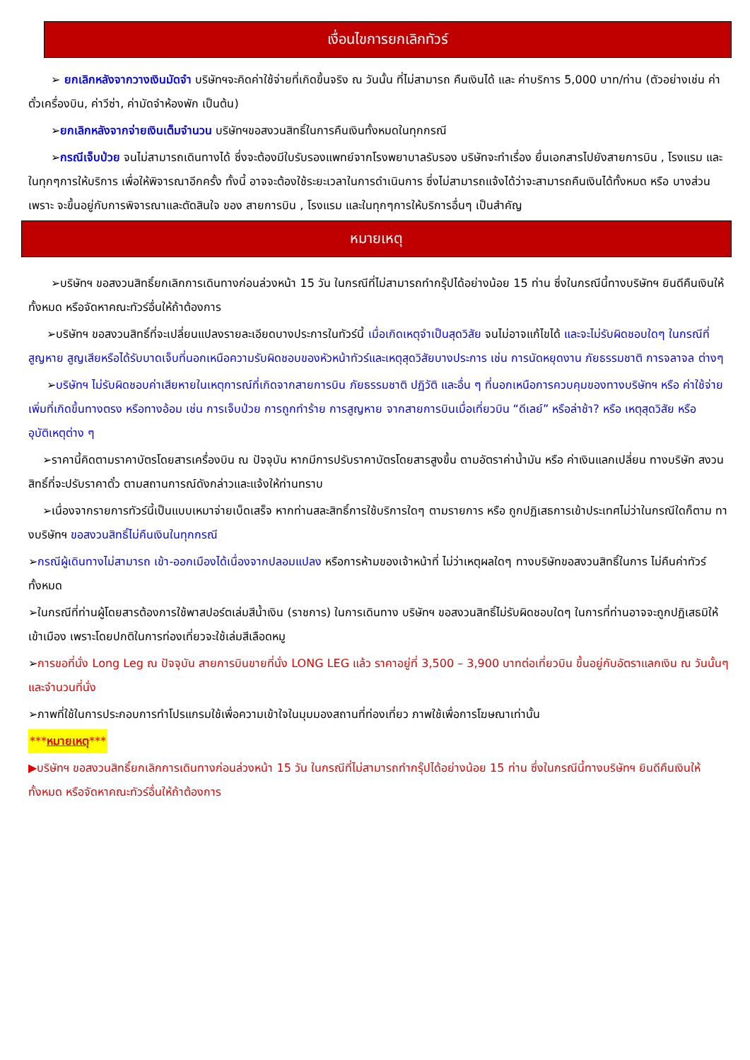เงื่อนไขการยกเลิกทัวร์
➢ ยกเลิกหลังจากวางเงินมัดจำ บริษัทฯจะคิดค่าใช้จ่ายที่เกิดขึ้นจริง ณ วันนั้น ที่ไม่สามารถ คืนเงินได้ และ ค่าบริการ 5,000 บาท/ท่าน (ตัวอย่างเช่น ค่าตั๋วเครื่องบิน, ค่าวีซ่า, ค่ามัดจำห้องพัก เป็นต้น)
➢ยกเลิกหลังจากจ่ายเงินเต็มจำนวน บริษัทฯขอสงวนสิทธิ์ในการคืนเงินทั้งหมดในทุกกรณี
➢กรณีเจ็บป่วย จนไม่สามารถเดินทางได้ ซึ่งจะต้องมีใบรับรองแพทย์จากโรงพยาบาลรับรอง บริษัทจะทำเรื่อง ยื่นเอกสารไปยังสายการบิน , โรงแรม และในทุกๆการให้บริการ เพื่อให้พิจารณาอีกครั้ง ทั้งนี้ อาจจะต้องใช้ระยะเวลาในการดำเนินการ ซึ่งไม่สามารถแจ้งได้ว่าจะสามารถคืนเงินได้ทั้งหมด หรือ บางส่วน เพราะ จะขึ้นอยู่กับการพิจารณาและตัดสินใจ ของ สายการบิน , โรงแรม และในทุกๆการให้บริการอื่นๆ เป็นสำคัญ
หมายเหตุ
➢บริษัทฯ ขอสงวนสิทธิ์ยกเลิกการเดินทางก่อนล่วงหน้า 15 วัน ในกรณีที่ไม่สามารถทำกรุ๊ปได้อย่างน้อย 15 ท่าน ซึ่งในกรณีนี้ทางบริษัทฯ ยินดีคืนเงินให้ทั้งหมด หรือจัดหาคณะทัวร์อื่นให้ถ้าต้องการ
➢บริษัทฯ ขอสงวนสิทธิ์ที่จะเปลี่ยนแปลงรายละเอียดบางประการในทัวร์นี้ เมื่อเกิดเหตุจำเป็นสุดวิสัย จนไม่อาจแก้ไขได้ และจะไม่รับผิดชอบใดๆ ในกรณีที่สูญหาย สูญเสียหรือได้รับบาดเจ็บที่นอกเหนือความรับผิดชอบของหัวหน้าทัวร์และเหตุสุดวิสัยบางประการ เช่น การนัดหยุดงาน ภัยธรรมชาติ การจลาจล ต่างๆ
➢บริษัทฯ ไม่รับผิดชอบค่าเสียหายในเหตุการณ์ที่เกิดจากสายการบิน ภัยธรรมชาติ ปฏิวัติ และอื่น ๆ ที่นอกเหนือการควบคุมของทางบริษัทฯ หรือ ค่าใช้จ่ายเพิ่มที่เกิดขึ้นทางตรง หรือทางอ้อม เช่น การเจ็บป่วย การถูกทำร้าย การสูญหาย จากสายการบินเมื่อเที่ยวบิน “ดีเลย์” หรือล่าช้า? หรือ เหตุสุดวิสัย หรืออุบัติเหตุต่าง ๆ
➢ราคานี้คิดตามราคาบัตรโดยสารเครื่องบิน ณ ปัจจุบัน หากมีการปรับราคาบัตรโดยสารสูงขึ้น ตามอัตราค่าน้ำมัน หรือ ค่าเงินแลกเปลี่ยน ทางบริษัท สงวนสิทธิ์ที่จะปรับราคาตั๋ว ตามสถานการณ์ดังกล่าวและแจ้งให้ท่านทราบ
➢เนื่องจากรายการทัวร์นี้เป็นแบบเหมาจ่ายเบ็ดเสร็จ หากท่านสละสิทธิ์การใช้บริการใดๆ ตามรายการ หรือ ถูกปฏิเสธการเข้าประเทศไม่ว่าในกรณีใดก็ตาม ทางบริษัทฯ ขอสงวนสิทธิ์ไม่คืนเงินในทุกกรณี
➢กรณีผู้เดินทางไม่สามารถ เข้า-ออกเมืองได้เนื่องจากปลอมแปลง หรือการห้ามของเจ้าหน้าที่ ไม่ว่าเหตุผลใดๆ ทางบริษัทขอสงวนสิทธิ์ในการ ไม่คืนค่าทัวร์ทั้งหมด
➢ในกรณีที่ท่านผู้โดยสารต้องการใช้พาสปอร์ตเล่มสีน้ำเงิน (ราชการ) ในการเดินทาง บริษัทฯ ขอสงวนสิทธิ์ไม่รับผิดชอบใดๆ ในการที่ท่านอาจจะถูกปฏิเสธมิให้เข้าเมือง เพราะโดยปกติในการท่องเที่ยวจะใช้เล่มสีเลือดหมู
➢การขอที่นั่ง Long Leg ณ ปัจจุบัน สายการบินขายที่นั่ง LONG LEG แล้ว ราคาอยู่ที่ 3,500 – 3,900 บาทต่อเที่ยวบิน ขึ้นอยู่กับอัตราแลกเงิน ณ วันนั้นๆและจำนวนที่นั่ง
➢ภาพที่ใช้ในการประกอบการทำโปรแกรมใช้เพื่อความเข้าใจในมุมมองสถานที่ท่องเที่ยว ภาพใช้เพื่อการโฆษณาเท่านั้น
***หมายเหตุ***
▶บริษัทฯ ขอสงวนสิทธิ์ยกเลิกการเดินทางก่อนล่วงหน้า 15 วัน ในกรณีที่ไม่สามารถทำกรุ๊ปได้อย่างน้อย 15 ท่าน ซึ่งในกรณีนี้ทางบริษัทฯ ยินดีคืนเงินให้ทั้งหมด หรือจัดหาคณะทัวร์อื่นให้ถ้าต้องการ